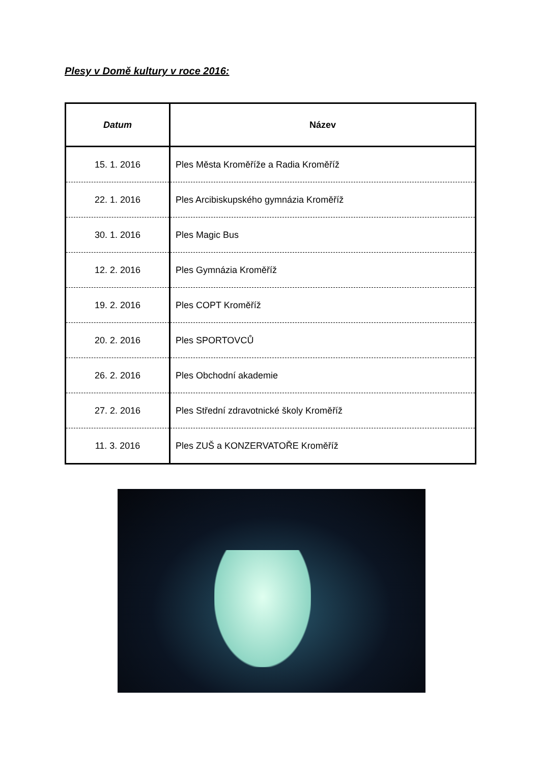Plesy v Domě kultury v roce 2016:
| Datum | Název |
| --- | --- |
| 15. 1. 2016 | Ples Města Kroměříže a Radia Kroměříž |
| 22. 1. 2016 | Ples Arcibiskupského gymnázia Kroměříž |
| 30. 1. 2016 | Ples Magic Bus |
| 12. 2. 2016 | Ples Gymnázia Kroměříž |
| 19. 2. 2016 | Ples COPT Kroměříž |
| 20. 2. 2016 | Ples SPORTOVCŮ |
| 26. 2. 2016 | Ples Obchodní akademie |
| 27. 2. 2016 | Ples Střední zdravotnické školy Kroměříž |
| 11. 3. 2016 | Ples ZUŠ a KONZERVATOŘE Kroměříž |